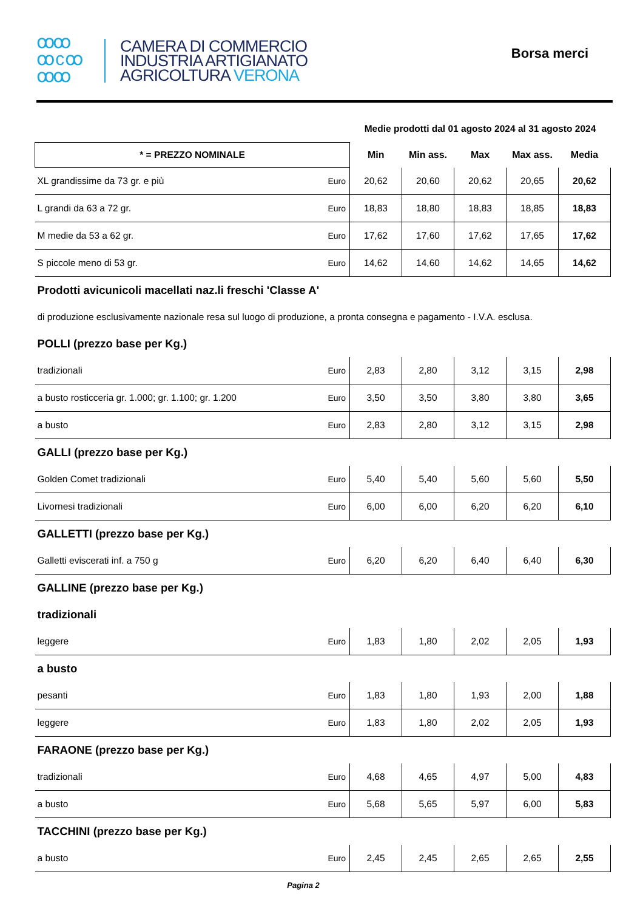ꝏꝏ
ꝏ c ꝏ
ꝏꝏ
CAMERA DI COMMERCIO
INDUSTRIA ARTIGIANATO
AGRICOLTURA VERONA
Borsa merci
| | | Medie prodotti dal 01 agosto 2024 al 31 agosto 2024 | | | | |
| * = PREZZO NOMINALE | | Min | Min ass. | Max | Max ass. | Media |
| XL grandissime da 73 gr. e più | Euro | 20,62 | 20,60 | 20,62 | 20,65 | 20,62 |
| L grandi da 63 a 72 gr. | Euro | 18,83 | 18,80 | 18,83 | 18,85 | 18,83 |
| M medie da 53 a 62 gr. | Euro | 17,62 | 17,60 | 17,62 | 17,65 | 17,62 |
| S piccole meno di 53 gr. | Euro | 14,62 | 14,60 | 14,62 | 14,65 | 14,62 |
| Prodotti avicunicoli macellati naz.li freschi 'Classe A' | | | | | | |
| di produzione esclusivamente nazionale resa sul luogo di produzione, a pronta consegna e pagamento - I.V.A. esclusa. | | | | | | |
| POLLI (prezzo base per Kg.) | | | | | | |
| tradizionali | Euro | 2,83 | 2,80 | 3,12 | 3,15 | 2,98 |
| a busto rosticceria gr. 1.000; gr. 1.100; gr. 1.200 | Euro | 3,50 | 3,50 | 3,80 | 3,80 | 3,65 |
| a busto | Euro | 2,83 | 2,80 | 3,12 | 3,15 | 2,98 |
| GALLI (prezzo base per Kg.) | | | | | | |
| Golden Comet tradizionali | Euro | 5,40 | 5,40 | 5,60 | 5,60 | 5,50 |
| Livornesi tradizionali | Euro | 6,00 | 6,00 | 6,20 | 6,20 | 6,10 |
| GALLETTI (prezzo base per Kg.) | | | | | | |
| Galletti eviscerati inf. a 750 g | Euro | 6,20 | 6,20 | 6,40 | 6,40 | 6,30 |
| GALLINE (prezzo base per Kg.) | | | | | | |
| tradizionali | | | | | | |
| leggere | Euro | 1,83 | 1,80 | 2,02 | 2,05 | 1,93 |
| a busto | | | | | | |
| pesanti | Euro | 1,83 | 1,80 | 1,93 | 2,00 | 1,88 |
| leggere | Euro | 1,83 | 1,80 | 2,02 | 2,05 | 1,93 |
| FARAONE (prezzo base per Kg.) | | | | | | |
| tradizionali | Euro | 4,68 | 4,65 | 4,97 | 5,00 | 4,83 |
| a busto | Euro | 5,68 | 5,65 | 5,97 | 6,00 | 5,83 |
| TACCHINI (prezzo base per Kg.) | | | | | | |
| a busto | Euro | 2,45 | 2,45 | 2,65 | 2,65 | 2,55 |
Pagina 2